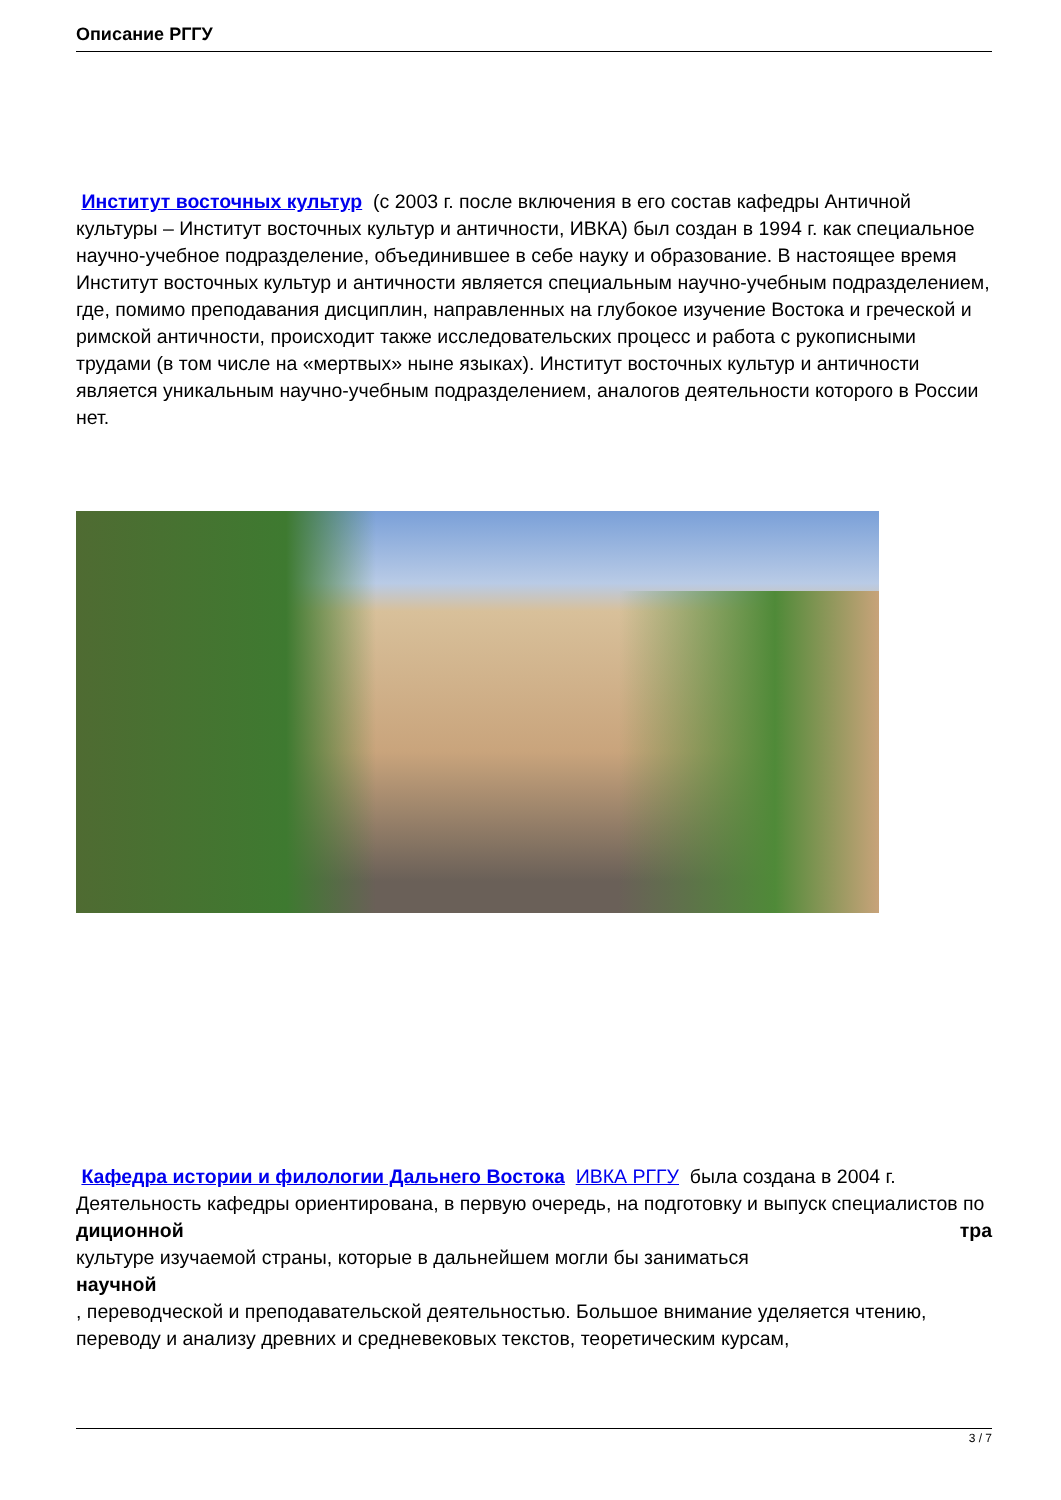Описание РГГУ
Институт восточных культур (с 2003 г. после включения в его состав кафедры Античной культуры – Институт восточных культур и античности, ИВКА) был создан в 1994 г. как специальное научно-учебное подразделение, объединившее в себе науку и образование. В настоящее время Институт восточных культур и античности является специальным научно-учебным подразделением, где, помимо преподавания дисциплин, направленных на глубокое изучение Востока и греческой и римской античности, происходит также исследовательских процесс и работа с рукописными трудами (в том числе на «мертвых» ныне языках). Институт восточных культур и античности является уникальным научно-учебным подразделением, аналогов деятельности которого в России нет.
Кафедра истории и филологии Дальнего Востока ИВКА РГГУ была создана в 2004 г. Деятельность кафедры ориентирована, в первую очередь, на подготовку и выпуск специалистов по тра
диционной
культуре изучаемой страны, которые в дальнейшем могли бы заниматься
научной
, переводческой и преподавательской деятельностью. Большое внимание уделяется чтению, переводу и анализу древних и средневековых текстов, теоретическим курсам,
3 / 7